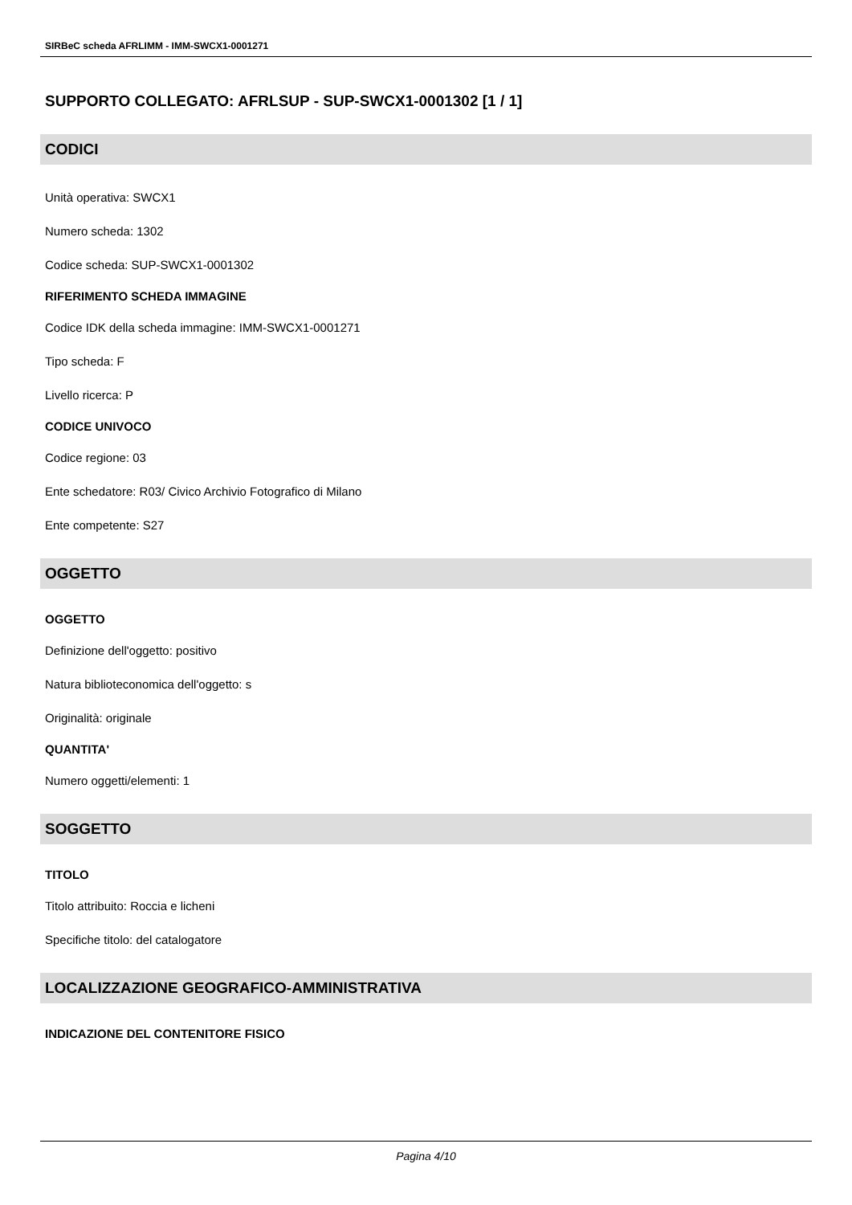SIRBeC scheda AFRLIMM - IMM-SWCX1-0001271
SUPPORTO COLLEGATO: AFRLSUP - SUP-SWCX1-0001302 [1 / 1]
CODICI
Unità operativa: SWCX1
Numero scheda: 1302
Codice scheda: SUP-SWCX1-0001302
RIFERIMENTO SCHEDA IMMAGINE
Codice IDK della scheda immagine: IMM-SWCX1-0001271
Tipo scheda: F
Livello ricerca: P
CODICE UNIVOCO
Codice regione: 03
Ente schedatore: R03/ Civico Archivio Fotografico di Milano
Ente competente: S27
OGGETTO
OGGETTO
Definizione dell'oggetto: positivo
Natura biblioteconomica dell'oggetto: s
Originalità: originale
QUANTITA'
Numero oggetti/elementi: 1
SOGGETTO
TITOLO
Titolo attribuito: Roccia e licheni
Specifiche titolo: del catalogatore
LOCALIZZAZIONE GEOGRAFICO-AMMINISTRATIVA
INDICAZIONE DEL CONTENITORE FISICO
Pagina 4/10